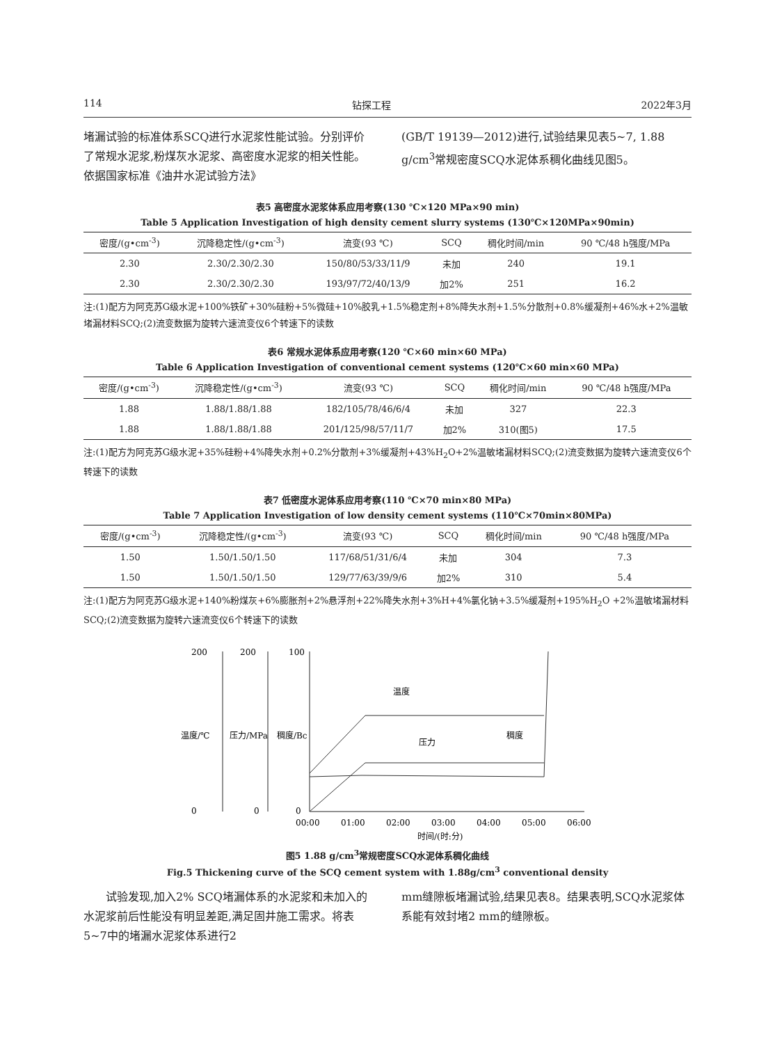114 钻探工程 2022年3月
堵漏试验的标准体系SCQ进行水泥浆性能试验。分别评价了常规水泥浆,粉煤灰水泥浆、高密度水泥浆的相关性能。依据国家标准《油井水泥试验方法》
(GB/T 19139—2012)进行,试验结果见表5~7, 1.88 g/cm<sup>3</sup>常规密度SCQ水泥体系稠化曲线见图5。
表5 高密度水泥浆体系应用考察(130 ℃×120 MPa×90 min)
Table 5 Application Investigation of high density cement slurry systems (130℃×120MPa×90min)
| 密度/(g•cm<sup>-3</sup>) | 沉降稳定性/(g•cm<sup>-3</sup>) | 流变(93 ℃) | SCQ | 稠化时间/min | 90 ℃/48 h强度/MPa |
| --- | --- | --- | --- | --- | --- |
| 2.30 | 2.30/2.30/2.30 | 150/80/53/33/11/9 | 未加 | 240 | 19.1 |
| 2.30 | 2.30/2.30/2.30 | 193/97/72/40/13/9 | 加2% | 251 | 16.2 |
注:(1)配方为阿克苏G级水泥+100%铁矿+30%硅粉+5%微硅+10%胶乳+1.5%稳定剂+8%降失水剂+1.5%分散剂+0.8%缓凝剂+46%水+2%温敏堵漏材料SCQ;(2)流变数据为旋转六速流变仪6个转速下的读数
表6 常规水泥体系应用考察(120 ℃×60 min×60 MPa)
Table 6 Application Investigation of conventional cement systems (120℃×60 min×60 MPa)
| 密度/(g•cm<sup>-3</sup>) | 沉降稳定性/(g•cm<sup>-3</sup>) | 流变(93 ℃) | SCQ | 稠化时间/min | 90 ℃/48 h强度/MPa |
| --- | --- | --- | --- | --- | --- |
| 1.88 | 1.88/1.88/1.88 | 182/105/78/46/6/4 | 未加 | 327 | 22.3 |
| 1.88 | 1.88/1.88/1.88 | 201/125/98/57/11/7 | 加2% | 310(图5) | 17.5 |
注:(1)配方为阿克苏G级水泥+35%硅粉+4%降失水剂+0.2%分散剂+3%缓凝剂+43%H<sub>2</sub>O+2%温敏堵漏材料SCQ;(2)流变数据为旋转六速流变仪6个转速下的读数
表7 低密度水泥体系应用考察(110 ℃×70 min×80 MPa)
Table 7 Application Investigation of low density cement systems (110℃×70min×80MPa)
| 密度/(g•cm<sup>-3</sup>) | 沉降稳定性/(g•cm<sup>-3</sup>) | 流变(93 ℃) | SCQ | 稠化时间/min | 90 ℃/48 h强度/MPa |
| --- | --- | --- | --- | --- | --- |
| 1.50 | 1.50/1.50/1.50 | 117/68/51/31/6/4 | 未加 | 304 | 7.3 |
| 1.50 | 1.50/1.50/1.50 | 129/77/63/39/9/6 | 加2% | 310 | 5.4 |
注:(1)配方为阿克苏G级水泥+140%粉煤灰+6%膨胀剂+2%悬浮剂+22%降失水剂+3%H+4%氯化钠+3.5%缓凝剂+195%H<sub>2</sub>O +2%温敏堵漏材料SCQ;(2)流变数据为旋转六速流变仪6个转速下的读数
200
200
100
0
0
0
温度/℃
压力/MPa
稠度/Bc
00:00
01:00
02:00
03:00
04:00
05:00
06:00
时间/(时:分)
温度
压力
稠度
图5 1.88 g/cm<sup>3</sup>常规密度SCQ水泥体系稠化曲线
Fig.5 Thickening curve of the SCQ cement system with 1.88g/cm<sup>3</sup> conventional density
　　试验发现,加入2% SCQ堵漏体系的水泥浆和未加入的水泥浆前后性能没有明显差距,满足固井施工需求。将表5~7中的堵漏水泥浆体系进行2
mm缝隙板堵漏试验,结果见表8。结果表明,SCQ水泥浆体系能有效封堵2 mm的缝隙板。